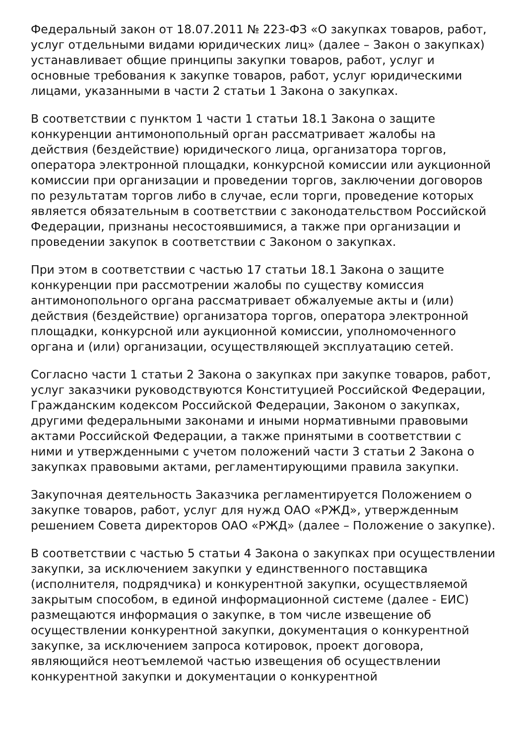Федеральный закон от 18.07.2011 № 223-ФЗ «О закупках товаров, работ, услуг отдельными видами юридических лиц» (далее – Закон о закупках) устанавливает общие принципы закупки товаров, работ, услуг и основные требования к закупке товаров, работ, услуг юридическими лицами, указанными в части 2 статьи 1 Закона о закупках.
В соответствии с пунктом 1 части 1 статьи 18.1 Закона о защите конкуренции антимонопольный орган рассматривает жалобы на действия (бездействие) юридического лица, организатора торгов, оператора электронной площадки, конкурсной комиссии или аукционной комиссии при организации и проведении торгов, заключении договоров по результатам торгов либо в случае, если торги, проведение которых является обязательным в соответствии с законодательством Российской Федерации, признаны несостоявшимися, а также при организации и проведении закупок в соответствии с Законом о закупках.
При этом в соответствии с частью 17 статьи 18.1 Закона о защите конкуренции при рассмотрении жалобы по существу комиссия антимонопольного органа рассматривает обжалуемые акты и (или) действия (бездействие) организатора торгов, оператора электронной площадки, конкурсной или аукционной комиссии, уполномоченного органа и (или) организации, осуществляющей эксплуатацию сетей.
Согласно части 1 статьи 2 Закона о закупках при закупке товаров, работ, услуг заказчики руководствуются Конституцией Российской Федерации, Гражданским кодексом Российской Федерации, Законом о закупках, другими федеральными законами и иными нормативными правовыми актами Российской Федерации, а также принятыми в соответствии с ними и утвержденными с учетом положений части 3 статьи 2 Закона о закупках правовыми актами, регламентирующими правила закупки.
Закупочная деятельность Заказчика регламентируется Положением о закупке товаров, работ, услуг для нужд ОАО «РЖД», утвержденным решением Совета директоров ОАО «РЖД» (далее – Положение о закупке).
В соответствии с частью 5 статьи 4 Закона о закупках при осуществлении закупки, за исключением закупки у единственного поставщика (исполнителя, подрядчика) и конкурентной закупки, осуществляемой закрытым способом, в единой информационной системе (далее - ЕИС) размещаются информация о закупке, в том числе извещение об осуществлении конкурентной закупки, документация о конкурентной закупке, за исключением запроса котировок, проект договора, являющийся неотъемлемой частью извещения об осуществлении конкурентной закупки и документации о конкурентной